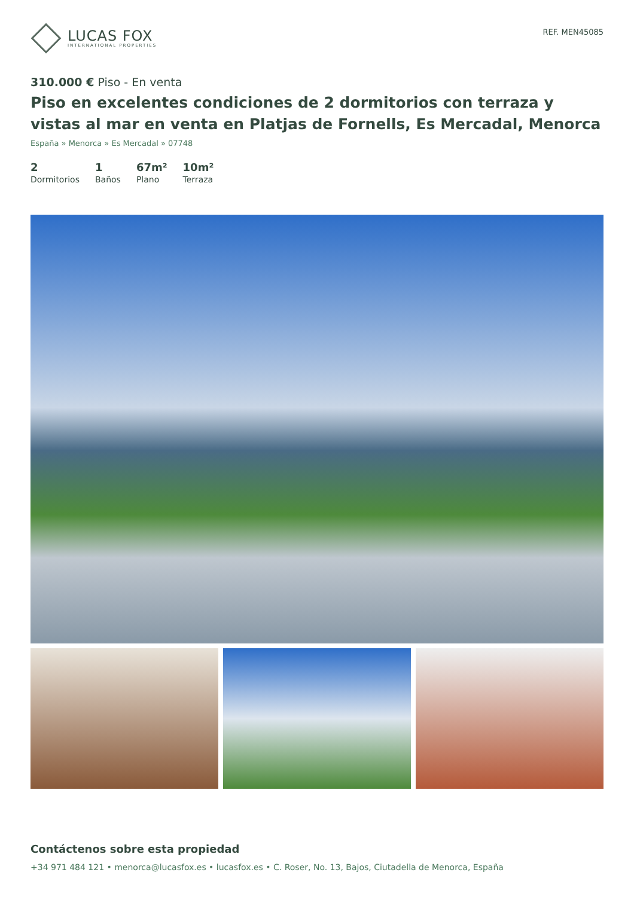LUCAS FOX
INTERNATIONAL PROPERTIES
REF. MEN45085
310.000 € Piso - En venta
Piso en excelentes condiciones de 2 dormitorios con terraza y vistas al mar en venta en Platjas de Fornells, Es Mercadal, Menorca
España » Menorca » Es Mercadal » 07748
2
Dormitorios
1
Baños
67m²
Plano
10m²
Terraza
Contáctenos sobre esta propiedad
+34 971 484 121 • menorca@lucasfox.es • lucasfox.es • C. Roser, No. 13, Bajos, Ciutadella de Menorca, España